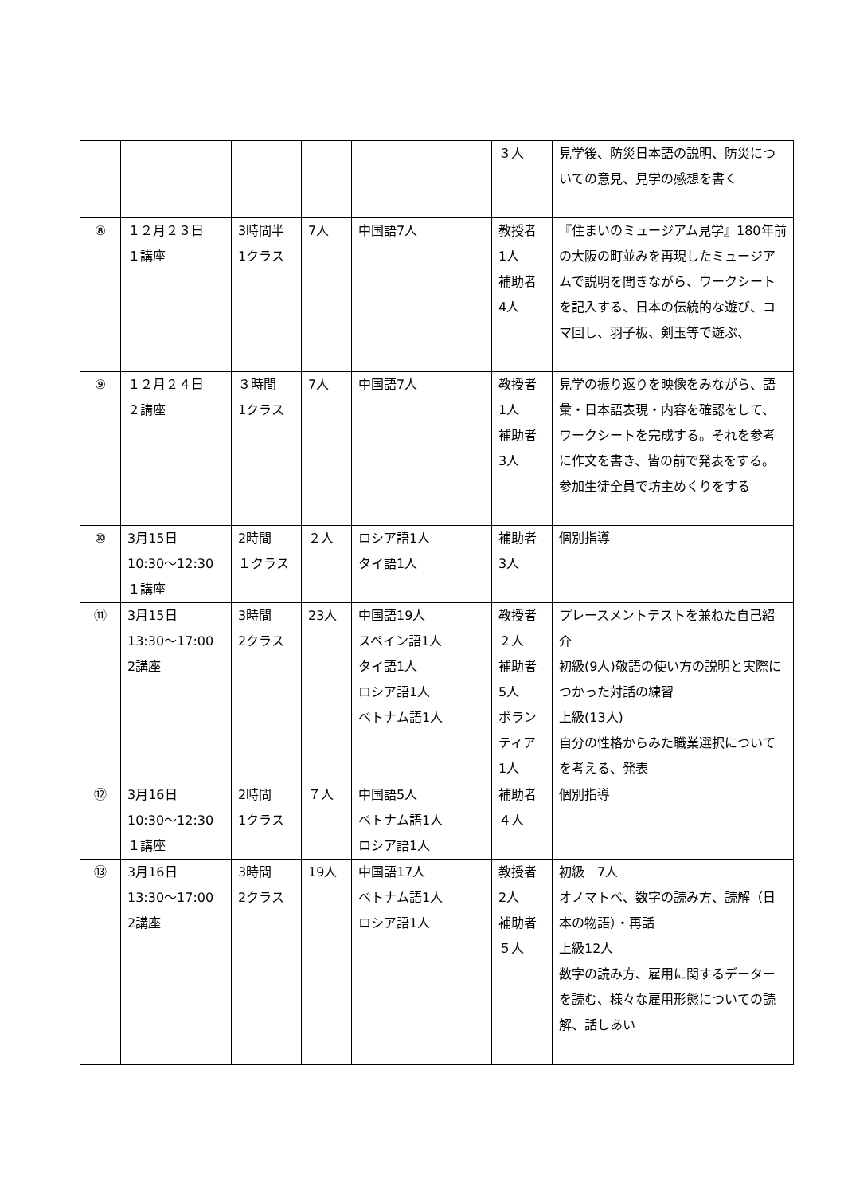| | | | | | ３人 | 見学後、防災日本語の説明、防災についての意見、見学の感想を書く |
| ⑧ | １２月２３日 １講座 | 3時間半 1クラス | 7人 | 中国語7人 | 教授者 1人 補助者 4人 | 『住まいのミュージアム見学』180年前の大阪の町並みを再現したミュージアムで説明を聞きながら、ワークシートを記入する、日本の伝統的な遊び、コマ回し、羽子板、剣玉等で遊ぶ、 |
| ⑨ | １２月２４日 ２講座 | ３時間 1クラス | 7人 | 中国語7人 | 教授者 1人 補助者 3人 | 見学の振り返りを映像をみながら、語彙・日本語表現・内容を確認をして、ワークシートを完成する。それを参考に作文を書き、皆の前で発表をする。参加生徒全員で坊主めくりをする |
| ⑩ | 3月15日 10:30～12:30 １講座 | 2時間 １クラス | ２人 | ロシア語1人 タイ語1人 | 補助者 3人 | 個別指導 |
| ⑪ | 3月15日 13:30～17:00 2講座 | 3時間 2クラス | 23人 | 中国語19人 スペイン語1人 タイ語1人 ロシア語1人 ベトナム語1人 | 教授者 ２人 補助者 5人 ボランティア 1人 | プレースメントテストを兼ねた自己紹介 初級(9人)敬語の使い方の説明と実際につかった対話の練習 上級(13人) 自分の性格からみた職業選択についてを考える、発表 |
| ⑫ | 3月16日 10:30～12:30 １講座 | 2時間 1クラス | ７人 | 中国語5人 ベトナム語1人 ロシア語1人 | 補助者 ４人 | 個別指導 |
| ⑬ | 3月16日 13:30～17:00 2講座 | 3時間 2クラス | 19人 | 中国語17人 ベトナム語1人 ロシア語1人 | 教授者 2人 補助者 ５人 | 初級 7人 オノマトペ、数字の読み方、読解（日本の物語）・再話 上級12人 数字の読み方、雇用に関するデーターを読む、様々な雇用形態についての読解、話しあい |